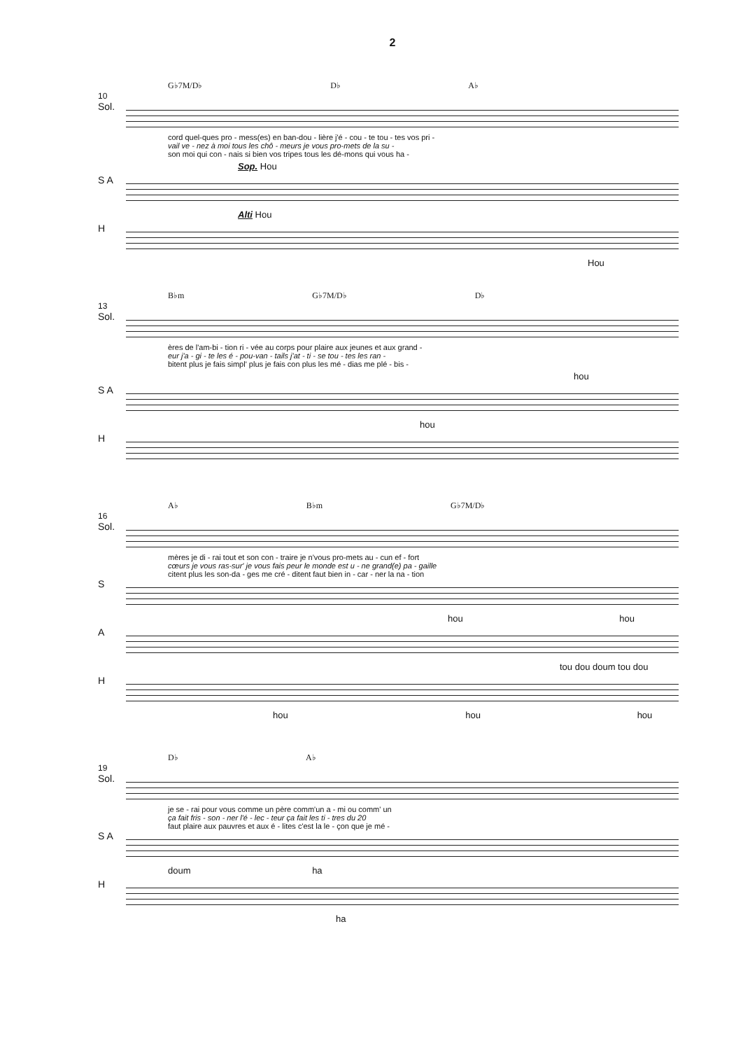2
G♭7M/D♭ D♭ A♭
10
Sol.
cord quel-ques pro - mess(es) en ban-dou - lière j'é - cou - te tou - tes vos pri -
vail ve - nez à moi tous les chô - meurs je vous pro-mets de la su -
son moi qui con - nais si bien vos tripes tous les dé-mons qui vous ha -
Sop. Hou
S A
Alti Hou
H
Hou
B♭m G♭7M/D♭ D♭
13
Sol.
ères de l'am-bi - tion ri - vée au corps pour plaire aux jeunes et aux grand -
eur j'a - gi - te les é - pou-van - tails j'at - ti - se tou - tes les ran -
bitent plus je fais simpl' plus je fais con plus les mé - dias me plé - bis -
hou
S A
hou
H
A♭ B♭m G♭7M/D♭
16
Sol.
mères je di - rai tout et son con - traire je n'vous pro-mets au - cun ef - fort
cœurs je vous ras-sur' je vous fais peur le monde est u - ne grand(e) pa - gaille
citent plus les son-da - ges me cré - ditent faut bien in - car - ner la na - tion
S
hou hou
A
tou dou doum tou dou
H
hou hou hou
D♭ A♭
19
Sol.
je se - rai pour vous comme un père comm'un a - mi ou comm' un
ça fait fris - son - ner l'é - lec - teur ça fait les ti - tres du 20
faut plaire aux pauvres et aux é - lites c'est la le - çon que je mé -
S A
doum ha
H
ha